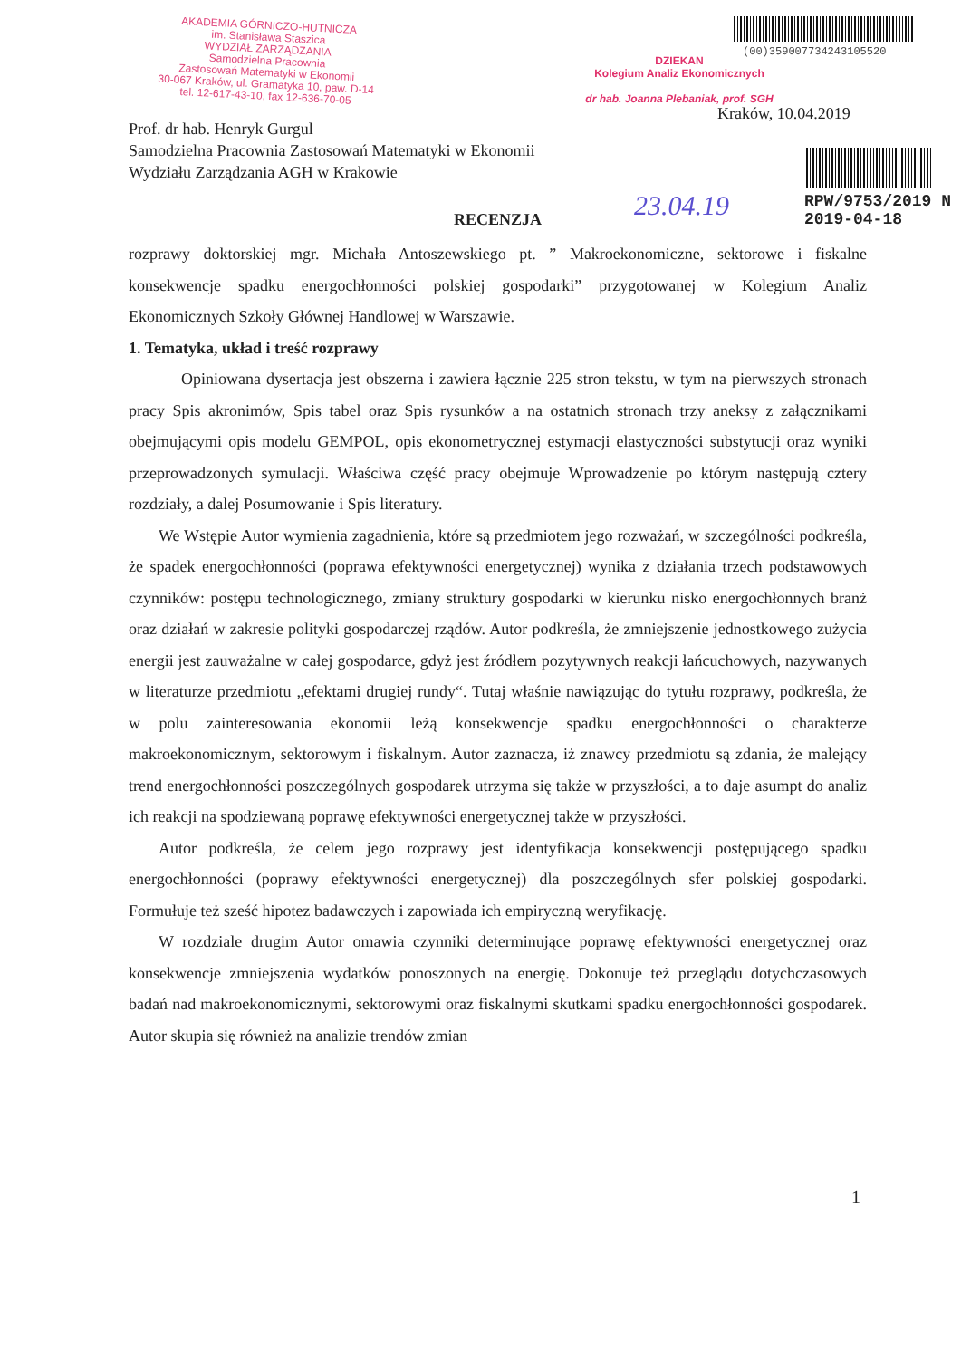AKADEMIA GÓRNICZO-HUTNICZA
im. Stanisława Staszica
WYDZIAŁ ZARZĄDZANIA
Samodzielna Pracownia
Zastosowań Matematyki w Ekonomii
30-067 Kraków, ul. Gramatyka 10, paw. D-14
tel. 12-617-43-10, fax 12-636-70-05
(00)359007734243105520
DZIEKAN
Kolegium Analiz Ekonomicznych
dr hab. Joanna Plebaniak, prof. SGH
Kraków, 10.04.2019
RPW/9753/2019 N
2019-04-18
23.04.19
Prof. dr hab. Henryk Gurgul
Samodzielna Pracownia Zastosowań Matematyki w Ekonomii
Wydziału Zarządzania AGH w Krakowie
RECENZJA
rozprawy doktorskiej mgr. Michała Antoszewskiego pt. ” Makroekonomiczne, sektorowe i fiskalne konsekwencje spadku energochłonności polskiej gospodarki” przygotowanej w Kolegium Analiz Ekonomicznych Szkoły Głównej Handlowej w Warszawie.
1. Tematyka, układ i treść rozprawy
Opiniowana dysertacja jest obszerna i zawiera łącznie 225 stron tekstu, w tym na pierwszych stronach pracy Spis akronimów, Spis tabel oraz Spis rysunków a na ostatnich stronach trzy aneksy z załącznikami obejmującymi opis modelu GEMPOL, opis ekonometrycznej estymacji elastyczności substytucji oraz wyniki przeprowadzonych symulacji. Właściwa część pracy obejmuje Wprowadzenie po którym następują cztery rozdziały, a dalej Posumowanie i Spis literatury.
We Wstępie Autor wymienia zagadnienia, które są przedmiotem jego rozważań, w szczególności podkreśla, że spadek energochłonności (poprawa efektywności energetycznej) wynika z działania trzech podstawowych czynników: postępu technologicznego, zmiany struktury gospodarki w kierunku nisko energochłonnych branż oraz działań w zakresie polityki gospodarczej rządów. Autor podkreśla, że zmniejszenie jednostkowego zużycia energii jest zauważalne w całej gospodarce, gdyż jest źródłem pozytywnych reakcji łańcuchowych, nazywanych w literaturze przedmiotu „efektami drugiej rundy“. Tutaj właśnie nawiązując do tytułu rozprawy, podkreśla, że w polu zainteresowania ekonomii leżą konsekwencje spadku energochłonności o charakterze makroekonomicznym, sektorowym i fiskalnym. Autor zaznacza, iż znawcy przedmiotu są zdania, że malejący trend energochłonności poszczególnych gospodarek utrzyma się także w przyszłości, a to daje asumpt do analiz ich reakcji na spodziewaną poprawę efektywności energetycznej także w przyszłości.
Autor podkreśla, że celem jego rozprawy jest identyfikacja konsekwencji postępującego spadku energochłonności (poprawy efektywności energetycznej) dla poszczególnych sfer polskiej gospodarki. Formułuje też sześć hipotez badawczych i zapowiada ich empiryczną weryfikację.
W rozdziale drugim Autor omawia czynniki determinujące poprawę efektywności energetycznej oraz konsekwencje zmniejszenia wydatków ponoszonych na energię. Dokonuje też przeglądu dotychczasowych badań nad makroekonomicznymi, sektorowymi oraz fiskalnymi skutkami spadku energochłonności gospodarek. Autor skupia się również na analizie trendów zmian
1